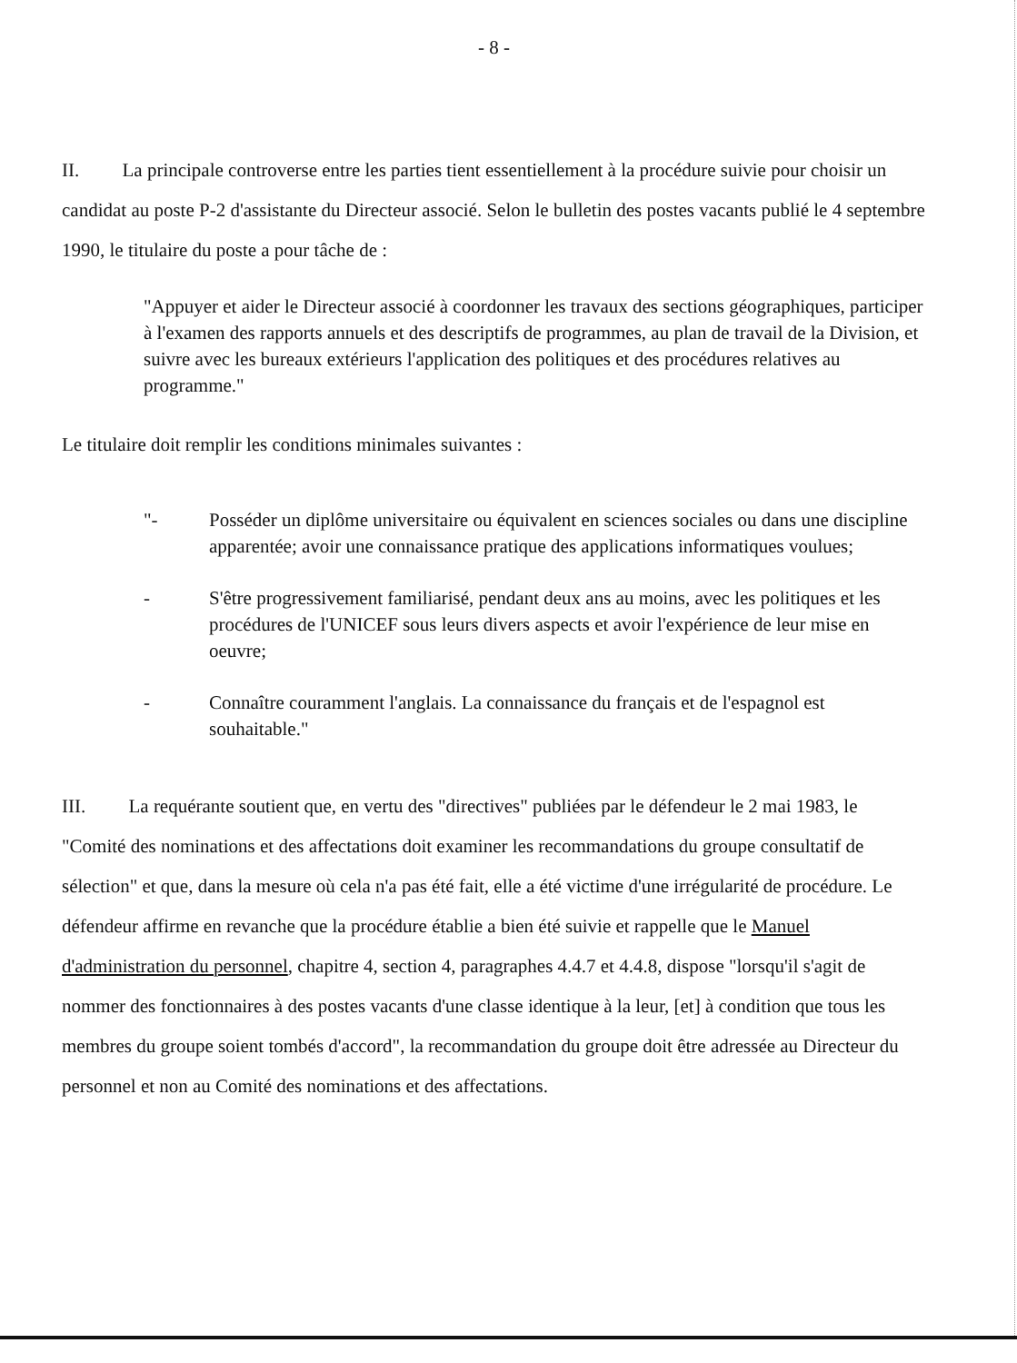- 8 -
II. La principale controverse entre les parties tient essentiellement à la procédure suivie pour choisir un candidat au poste P-2 d'assistante du Directeur associé. Selon le bulletin des postes vacants publié le 4 septembre 1990, le titulaire du poste a pour tâche de :
"Appuyer et aider le Directeur associé à coordonner les travaux des sections géographiques, participer à l'examen des rapports annuels et des descriptifs de programmes, au plan de travail de la Division, et suivre avec les bureaux extérieurs l'application des politiques et des procédures relatives au programme."
Le titulaire doit remplir les conditions minimales suivantes :
"- Posséder un diplôme universitaire ou équivalent en sciences sociales ou dans une discipline apparentée; avoir une connaissance pratique des applications informatiques voulues;
- S'être progressivement familiarisé, pendant deux ans au moins, avec les politiques et les procédures de l'UNICEF sous leurs divers aspects et avoir l'expérience de leur mise en oeuvre;
- Connaître couramment l'anglais. La connaissance du français et de l'espagnol est souhaitable."
III. La requérante soutient que, en vertu des "directives" publiées par le défendeur le 2 mai 1983, le "Comité des nominations et des affectations doit examiner les recommandations du groupe consultatif de sélection" et que, dans la mesure où cela n'a pas été fait, elle a été victime d'une irrégularité de procédure. Le défendeur affirme en revanche que la procédure établie a bien été suivie et rappelle que le Manuel d'administration du personnel, chapitre 4, section 4, paragraphes 4.4.7 et 4.4.8, dispose "lorsqu'il s'agit de nommer des fonctionnaires à des postes vacants d'une classe identique à la leur, [et] à condition que tous les membres du groupe soient tombés d'accord", la recommandation du groupe doit être adressée au Directeur du personnel et non au Comité des nominations et des affectations.